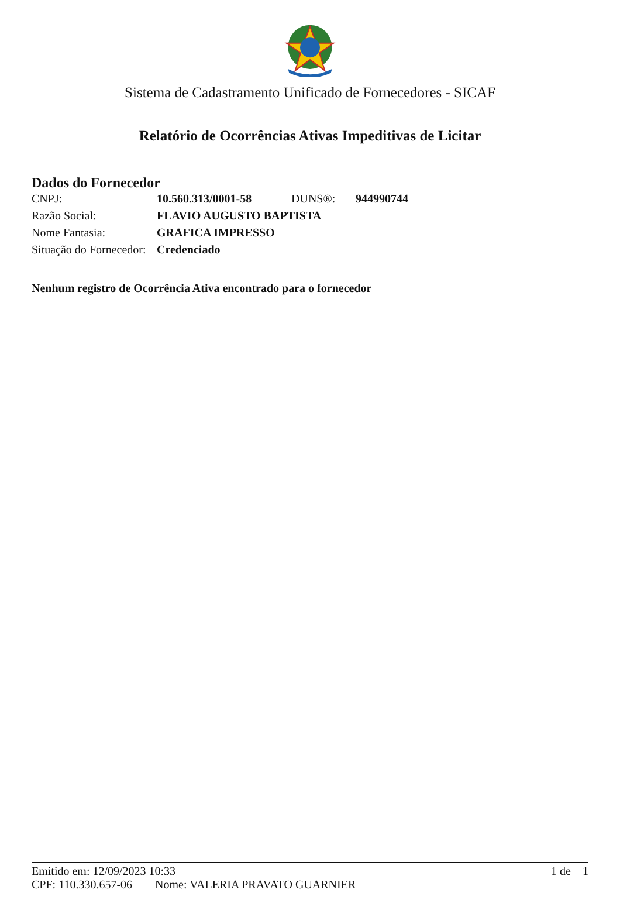Sistema de Cadastramento Unificado de Fornecedores - SICAF
Relatório de Ocorrências Ativas Impeditivas de Licitar
Dados do Fornecedor
| CNPJ: | 10.560.313/0001-58 | DUNS®: | 944990744 |
| Razão Social: | FLAVIO AUGUSTO BAPTISTA | | |
| Nome Fantasia: | GRAFICA IMPRESSO | | |
| Situação do Fornecedor: | Credenciado | | |
Nenhum registro de Ocorrência Ativa encontrado para o fornecedor
Emitido em: 12/09/2023 10:33 1 de 1
CPF: 110.330.657-06 Nome: VALERIA PRAVATO GUARNIER